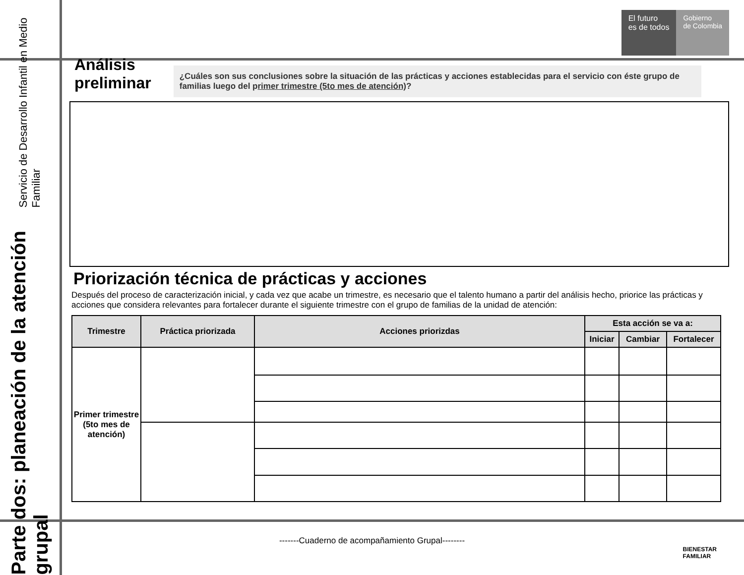Servicio de Desarrollo Infantil en Medio Familiar
Parte dos: planeación de la atención grupal
El futuro
es de todos
Gobierno
de Colombia
Análisis
preliminar
¿Cuáles son sus conclusiones sobre la situación de las prácticas y acciones establecidas para el servicio con éste grupo de familias luego del primer trimestre (5to mes de atención)?
Priorización técnica de prácticas y acciones
Después del proceso de caracterización inicial, y cada vez que acabe un trimestre, es necesario que el talento humano a partir del análisis hecho, priorice las prácticas y acciones que considera relevantes para fortalecer durante el siguiente trimestre con el grupo de familias de la unidad de atención:
| Trimestre | Práctica priorizada | Acciones priorizdas | Esta acción se va a: | | |
| --- | --- | --- | --- | --- | --- |
| | | | Iniciar | Cambiar | Fortalecer |
| Primer trimestre (5to mes de atención) | | | | | |
-------Cuaderno de acompañamiento Grupal--------
BIENESTAR
FAMILIAR